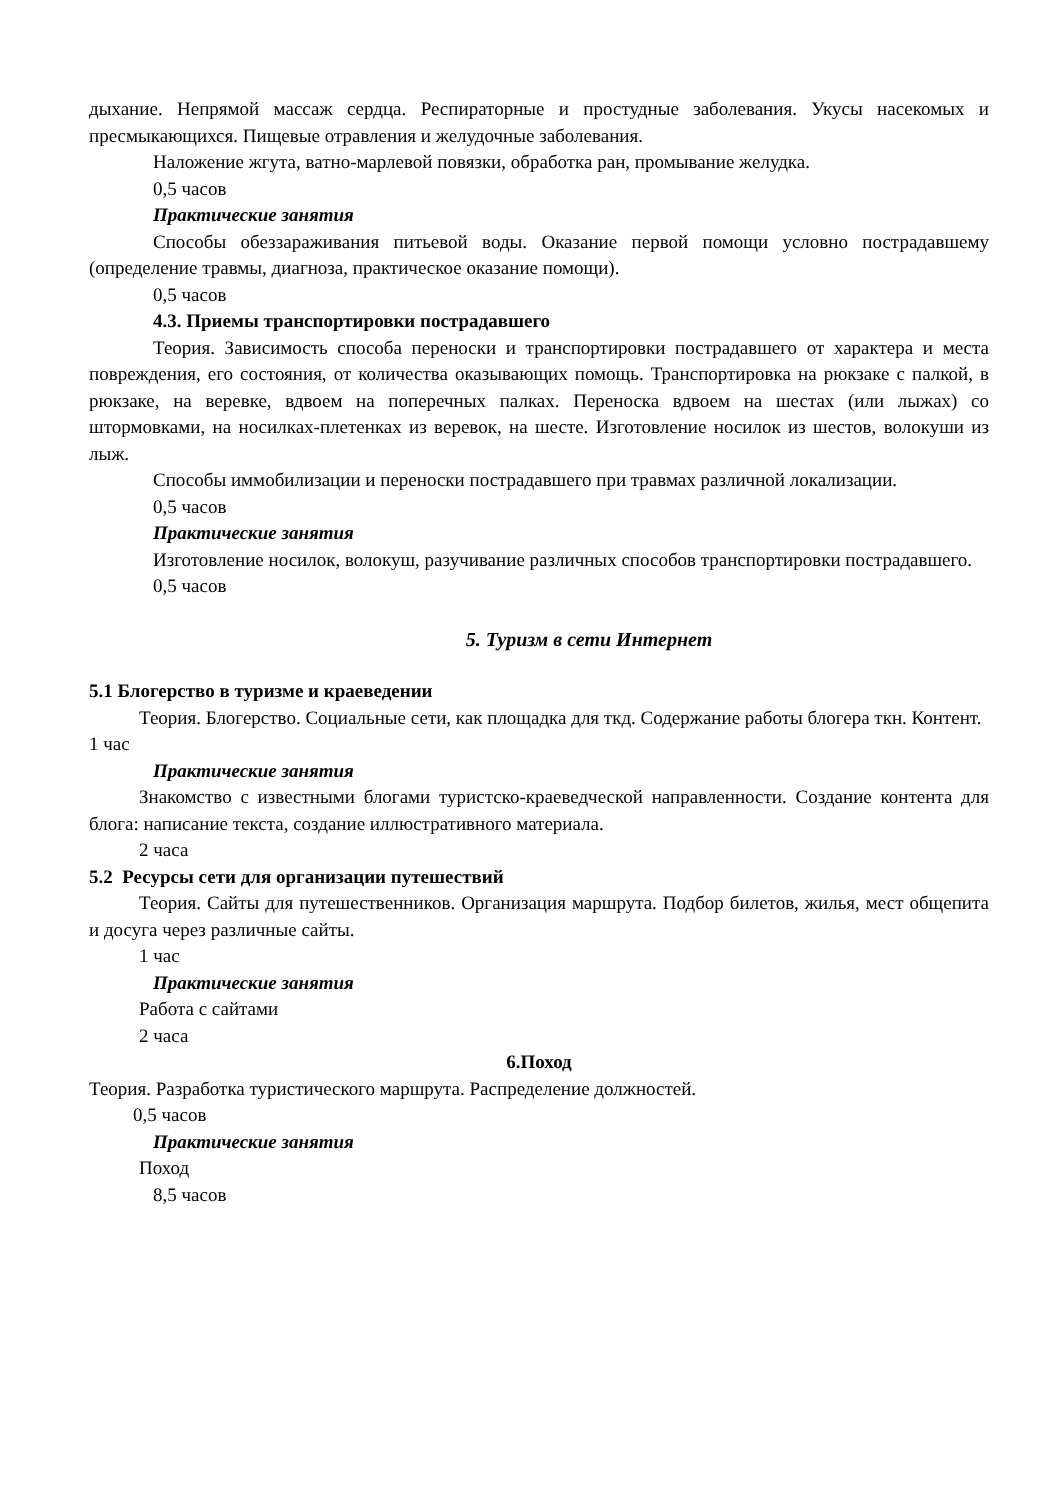дыхание. Непрямой массаж сердца. Респираторные и простудные заболевания. Укусы насекомых и пресмыкающихся. Пищевые отравления и желудочные заболевания.
Наложение жгута, ватно-марлевой повязки, обработка ран, промывание желудка.
0,5 часов
Практические занятия
Способы обеззараживания питьевой воды. Оказание первой помощи условно пострадавшему (определение травмы, диагноза, практическое оказание помощи).
0,5 часов
4.3. Приемы транспортировки пострадавшего
Теория. Зависимость способа переноски и транспортировки пострадавшего от характера и места повреждения, его состояния, от количества оказывающих помощь. Транспортировка на рюкзаке с палкой, в рюкзаке, на веревке, вдвоем на поперечных палках. Переноска вдвоем на шестах (или лыжах) со штормовками, на носилках-плетенках из веревок, на шесте. Изготовление носилок из шестов, волокуши из лыж.
Способы иммобилизации и переноски пострадавшего при травмах различной локализации.
0,5 часов
Практические занятия
Изготовление носилок, волокуш, разучивание различных способов транспортировки пострадавшего.
0,5 часов
5. Туризм в сети Интернет
5.1 Блогерство в туризме и краеведении
Теория. Блогерство. Социальные сети, как площадка для ткд. Содержание работы блогера ткн. Контент.
1 час
Практические занятия
Знакомство с известными блогами туристско-краеведческой направленности. Создание контента для блога: написание текста, создание иллюстративного материала.
2 часа
5.2 Ресурсы сети для организации путешествий
Теория. Сайты для путешественников. Организация маршрута. Подбор билетов, жилья, мест общепита и досуга через различные сайты.
1 час
Практические занятия
Работа с сайтами
2 часа
6.Поход
Теория. Разработка туристического маршрута. Распределение должностей.
0,5 часов
Практические занятия
Поход
8,5 часов